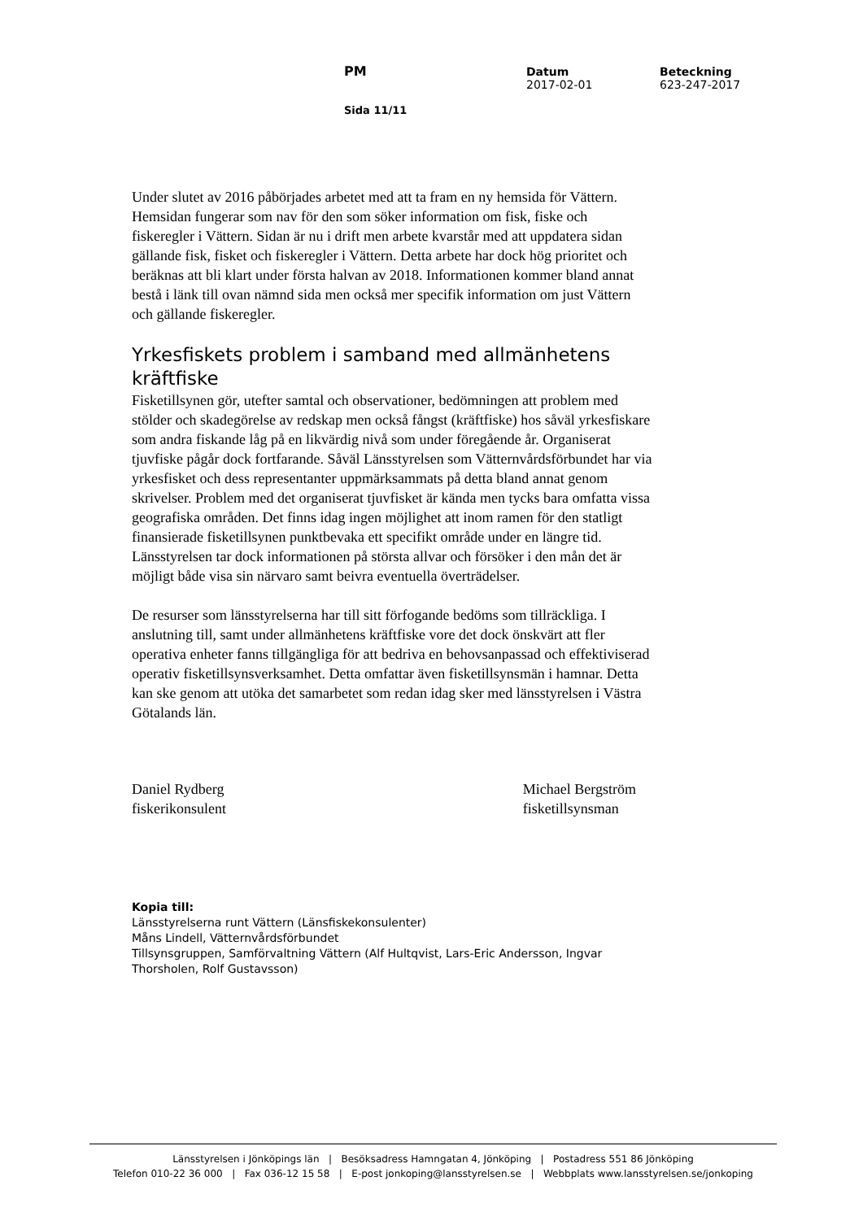PM
Datum
2017-02-01
Beteckning
623-247-2017
Sida 11/11
Under slutet av 2016 påbörjades arbetet med att ta fram en ny hemsida för Vättern. Hemsidan fungerar som nav för den som söker information om fisk, fiske och fiskeregler i Vättern. Sidan är nu i drift men arbete kvarstår med att uppdatera sidan gällande fisk, fisket och fiskeregler i Vättern. Detta arbete har dock hög prioritet och beräknas att bli klart under första halvan av 2018. Informationen kommer bland annat bestå i länk till ovan nämnd sida men också mer specifik information om just Vättern och gällande fiskeregler.
Yrkesfiskets problem i samband med allmänhetens kräftfiske
Fisketillsynen gör, utefter samtal och observationer, bedömningen att problem med stölder och skadegörelse av redskap men också fångst (kräftfiske) hos såväl yrkesfiskare som andra fiskande låg på en likvärdig nivå som under föregående år. Organiserat tjuvfiske pågår dock fortfarande. Såväl Länsstyrelsen som Vätternvårdsförbundet har via yrkesfisket och dess representanter uppmärksammats på detta bland annat genom skrivelser. Problem med det organiserat tjuvfisket är kända men tycks bara omfatta vissa geografiska områden. Det finns idag ingen möjlighet att inom ramen för den statligt finansierade fisketillsynen punktbevaka ett specifikt område under en längre tid. Länsstyrelsen tar dock informationen på största allvar och försöker i den mån det är möjligt både visa sin närvaro samt beivra eventuella överträdelser.
De resurser som länsstyrelserna har till sitt förfogande bedöms som tillräckliga. I anslutning till, samt under allmänhetens kräftfiske vore det dock önskvärt att fler operativa enheter fanns tillgängliga för att bedriva en behovsanpassad och effektiviserad operativ fisketillsynsverksamhet. Detta omfattar även fisketillsynsmän i hamnar. Detta kan ske genom att utöka det samarbetet som redan idag sker med länsstyrelsen i Västra Götalands län.
Daniel Rydberg
fiskerikonsulent
Michael Bergström
fisketillsynsman
Kopia till:
Länsstyrelserna runt Vättern (Länsfiskekonsulenter)
Måns Lindell, Vätternvårdsförbundet
Tillsynsgruppen, Samförvaltning Vättern (Alf Hultqvist, Lars-Eric Andersson, Ingvar Thorsholen, Rolf Gustavsson)
Länsstyrelsen i Jönköpings län | Besöksadress Hamngatan 4, Jönköping | Postadress 551 86 Jönköping
Telefon 010-22 36 000 | Fax 036-12 15 58 | E-post jonkoping@lansstyrelsen.se | Webbplats www.lansstyrelsen.se/jonkoping